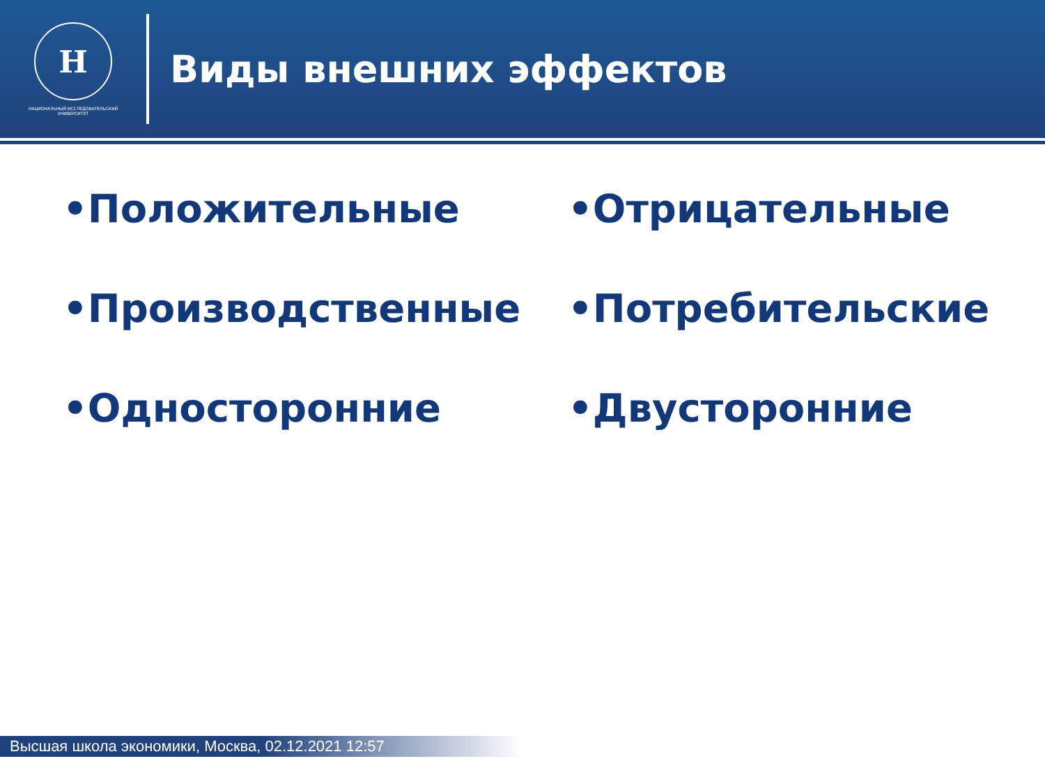Н
НАЦИОНАЛЬНЫЙ ИССЛЕДОВАТЕЛЬСКИЙ
УНИВЕРСИТЕТ
Виды внешних эффектов
•Положительные
•Отрицательные
•Производственные
•Потребительские
•Односторонние
•Двусторонние
Высшая школа экономики, Москва, 02.12.2021 12:57